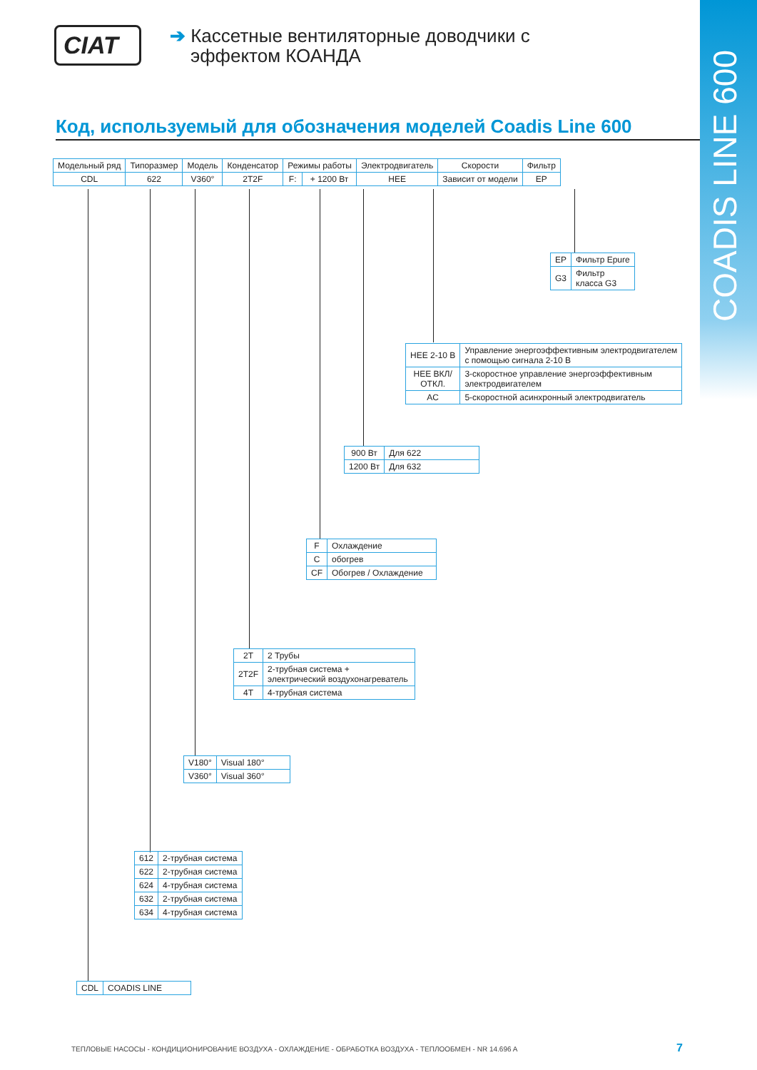COADIS LINE 600
CIAT
➔ Кассетные вентиляторные доводчики с
эффектом КОАНДА
Код, используемый для обозначения моделей Coadis Line 600
| Модельный ряд | Типоразмер | Модель | Конденсатор | Режимы работы | | Электродвигатель | Скорости | Фильтр |
| --- | --- | --- | --- | --- | --- | --- | --- | --- |
| CDL | 622 | V360° | 2T2F | F: | + 1200 Вт | HEE | Зависит от модели | EP |
| EP | Фильтр Epure |
| G3 | Фильтр класса G3 |
| HEE 2-10 В | Управление энергоэффективным электродвигателем с помощью сигнала 2-10 В |
| HEE ВКЛ/ ОТКЛ. | 3-скоростное управление энергоэффективным электродвигателем |
| AC | 5-скоростной асинхронный электродвигатель |
| 900 Вт | Для 622 |
| 1200 Вт | Для 632 |
| F | Охлаждение |
| C | обогрев |
| CF | Обогрев / Охлаждение |
| 2T | 2 Трубы |
| 2T2F | 2-трубная система + электрический воздухонагреватель |
| 4T | 4-трубная система |
| V180° | Visual 180° |
| V360° | Visual 360° |
| 612 | 2-трубная система |
| 622 | 2-трубная система |
| 624 | 4-трубная система |
| 632 | 2-трубная система |
| 634 | 4-трубная система |
| CDL | COADIS LINE |
ТЕПЛОВЫЕ НАСОСЫ - КОНДИЦИОНИРОВАНИЕ ВОЗДУХА - ОХЛАЖДЕНИЕ - ОБРАБОТКА ВОЗДУХА - ТЕПЛООБМЕН - NR 14.696 A
7